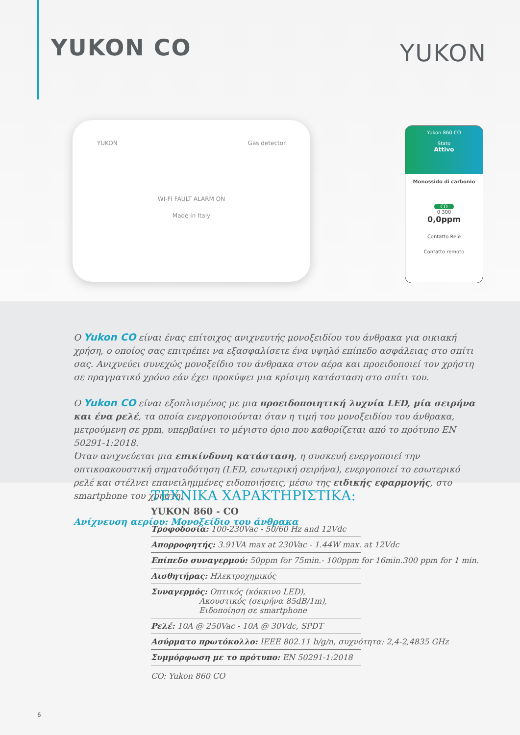YUKON CO YUKON
YUKON Gas detector
WI-FI FAULT ALARM ON
Made in Italy
Yukon 860 CO
Stato
Attivo
Monossido di carbonio
CO
0 300
0,0ppm
Contatto Relè
Contatto remoto
Ο Yukon CO είναι ένας επίτοιχος ανιχνευτής μονοξειδίου του άνθρακα για οικιακή χρήση, ο οποίος σας επιτρέπει να εξασφαλίσετε ένα υψηλό επίπεδο ασφάλειας στο σπίτι σας. Ανιχνεύει συνεχώς μονοξείδιο του άνθρακα στον αέρα και προειδοποιεί τον χρήστη σε πραγματικό χρόνο εάν έχει προκύψει μια κρίσιμη κατάσταση στο σπίτι του.
Ο Yukon CO είναι εξοπλισμένος με μια προειδοποιητική λυχνία LED, μία σειρήνα και ένα ρελέ, τα οποία ενεργοποιούνται όταν η τιμή του μονοξειδίου του άνθρακα, μετρούμενη σε ppm, υπερβαίνει το μέγιστο όριο που καθορίζεται από το πρότυπο EN 50291-1:2018.
Όταν ανιχνεύεται μια επικίνδυνη κατάσταση, η συσκευή ενεργοποιεί την οπτικοακουστική σηματοδότηση (LED, εσωτερική σειρήνα), ενεργοποιεί το εσωτερικό ρελέ και στέλνει επανειλημμένες ειδοποιήσεις, μέσω της ειδικής εφαρμογής, στο smartphone του χρήστη.
Ανίχνευση αερίου: Μονοξείδιο του άνθρακα
ΤΕΧΝΙΚΑ ΧΑΡΑΚΤΗΡΙΣΤΙΚΑ:
YUKON 860 - CO
Τροφοδοσία: 100-230Vac - 50/60 Hz and 12Vdc
Απορροφητής: 3.91VA max at 230Vac - 1.44W max. at 12Vdc
Επίπεδο συναγερμού: 50ppm for 75min.- 100ppm for 16min.300 ppm for 1 min.
Αισθητήρας: Ηλεκτροχημικός
Συναγερμός: Οπτικός (κόκκινο LED),
Ακουστικός (σειρήνα 85dB/1m),
Ειδοποίηση σε smartphone
Ρελέ: 10A @ 250Vac - 10A @ 30Vdc, SPDT
Ασύρματο πρωτόκολλο: IEEE 802.11 b/g/n, συχνότητα: 2,4-2,4835 GHz
Συμμόρφωση με το πρότυπο: EN 50291-1:2018
CO: Yukon 860 CO
6